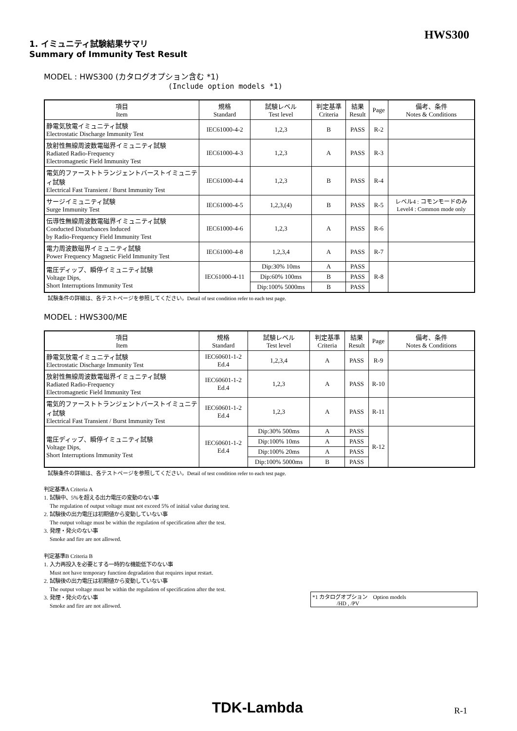HWS300
1. イミュニティ試験結果サマリ
Summary of Immunity Test Result
MODEL : HWS300 (カタログオプション含む *1)
(Include option models *1)
| 項目 Item | 規格 Standard | 試験レベル Test level | 判定基準 Criteria | 結果 Result | Page | 備考、条件 Notes & Conditions |
| --- | --- | --- | --- | --- | --- | --- |
| 静電気放電イミュニティ試験 Electrostatic Discharge Immunity Test | IEC61000-4-2 | 1,2,3 | B | PASS | R-2 | |
| 放射性無線周波数電磁界イミュニティ試験 Radiated Radio-Frequency Electromagnetic Field Immunity Test | IEC61000-4-3 | 1,2,3 | A | PASS | R-3 | |
| 電気的ファーストトランジェントバーストイミュニティ試験 Electrical Fast Transient / Burst Immunity Test | IEC61000-4-4 | 1,2,3 | B | PASS | R-4 | |
| サージイミュニティ試験 Surge Immunity Test | IEC61000-4-5 | 1,2,3,(4) | B | PASS | R-5 | レベル4 : コモンモードのみ Level4 : Common mode only |
| 伝導性無線周波数電磁界イミュニティ試験 Conducted Disturbances Induced by Radio-Frequency Field Immunity Test | IEC61000-4-6 | 1,2,3 | A | PASS | R-6 | |
| 電力周波数磁界イミュニティ試験 Power Frequency Magnetic Field Immunity Test | IEC61000-4-8 | 1,2,3,4 | A | PASS | R-7 | |
| 電圧ディップ、瞬停イミュニティ試験 Voltage Dips, Short Interruptions Immunity Test | IEC61000-4-11 | Dip:30% 10ms | A | PASS | R-8 | |
| | | Dip:60% 100ms | B | PASS | | |
| | | Dip:100% 5000ms | B | PASS | | |
試験条件の詳細は、各テストページを参照してください。Detail of test condition refer to each test page.
MODEL : HWS300/ME
| 項目 Item | 規格 Standard | 試験レベル Test level | 判定基準 Criteria | 結果 Result | Page | 備考、条件 Notes & Conditions |
| --- | --- | --- | --- | --- | --- | --- |
| 静電気放電イミュニティ試験 Electrostatic Discharge Immunity Test | IEC60601-1-2 Ed.4 | 1,2,3,4 | A | PASS | R-9 | |
| 放射性無線周波数電磁界イミュニティ試験 Radiated Radio-Frequency Electromagnetic Field Immunity Test | IEC60601-1-2 Ed.4 | 1,2,3 | A | PASS | R-10 | |
| 電気的ファーストトランジェントバーストイミュニティ試験 Electrical Fast Transient / Burst Immunity Test | IEC60601-1-2 Ed.4 | 1,2,3 | A | PASS | R-11 | |
| 電圧ディップ、瞬停イミュニティ試験 Voltage Dips, Short Interruptions Immunity Test | IEC60601-1-2 Ed.4 | Dip:30% 500ms | A | PASS | R-12 | |
| | | Dip:100% 10ms | A | PASS | | |
| | | Dip:100% 20ms | A | PASS | | |
| | | Dip:100% 5000ms | B | PASS | | |
試験条件の詳細は、各テストページを参照してください。Detail of test condition refer to each test page.
判定基準A Criteria A
1. 試験中、5%を超える出力電圧の変動のない事
The regulation of output voltage must not exceed 5% of initial value during test.
2. 試験後の出力電圧は初期値から変動していない事
The output voltage must be within the regulation of specification after the test.
3. 発煙・発火のない事
Smoke and fire are not allowed.
判定基準B Criteria B
1. 入力再投入を必要とする一時的な機能低下のない事
Must not have temporary function degradation that requires input restart.
2. 試験後の出力電圧は初期値から変動していない事
The output voltage must be within the regulation of specification after the test.
3. 発煙・発火のない事
Smoke and fire are not allowed.
*1 カタログオプション　Option models
/HD , /PV
TDK-Lambda R-1